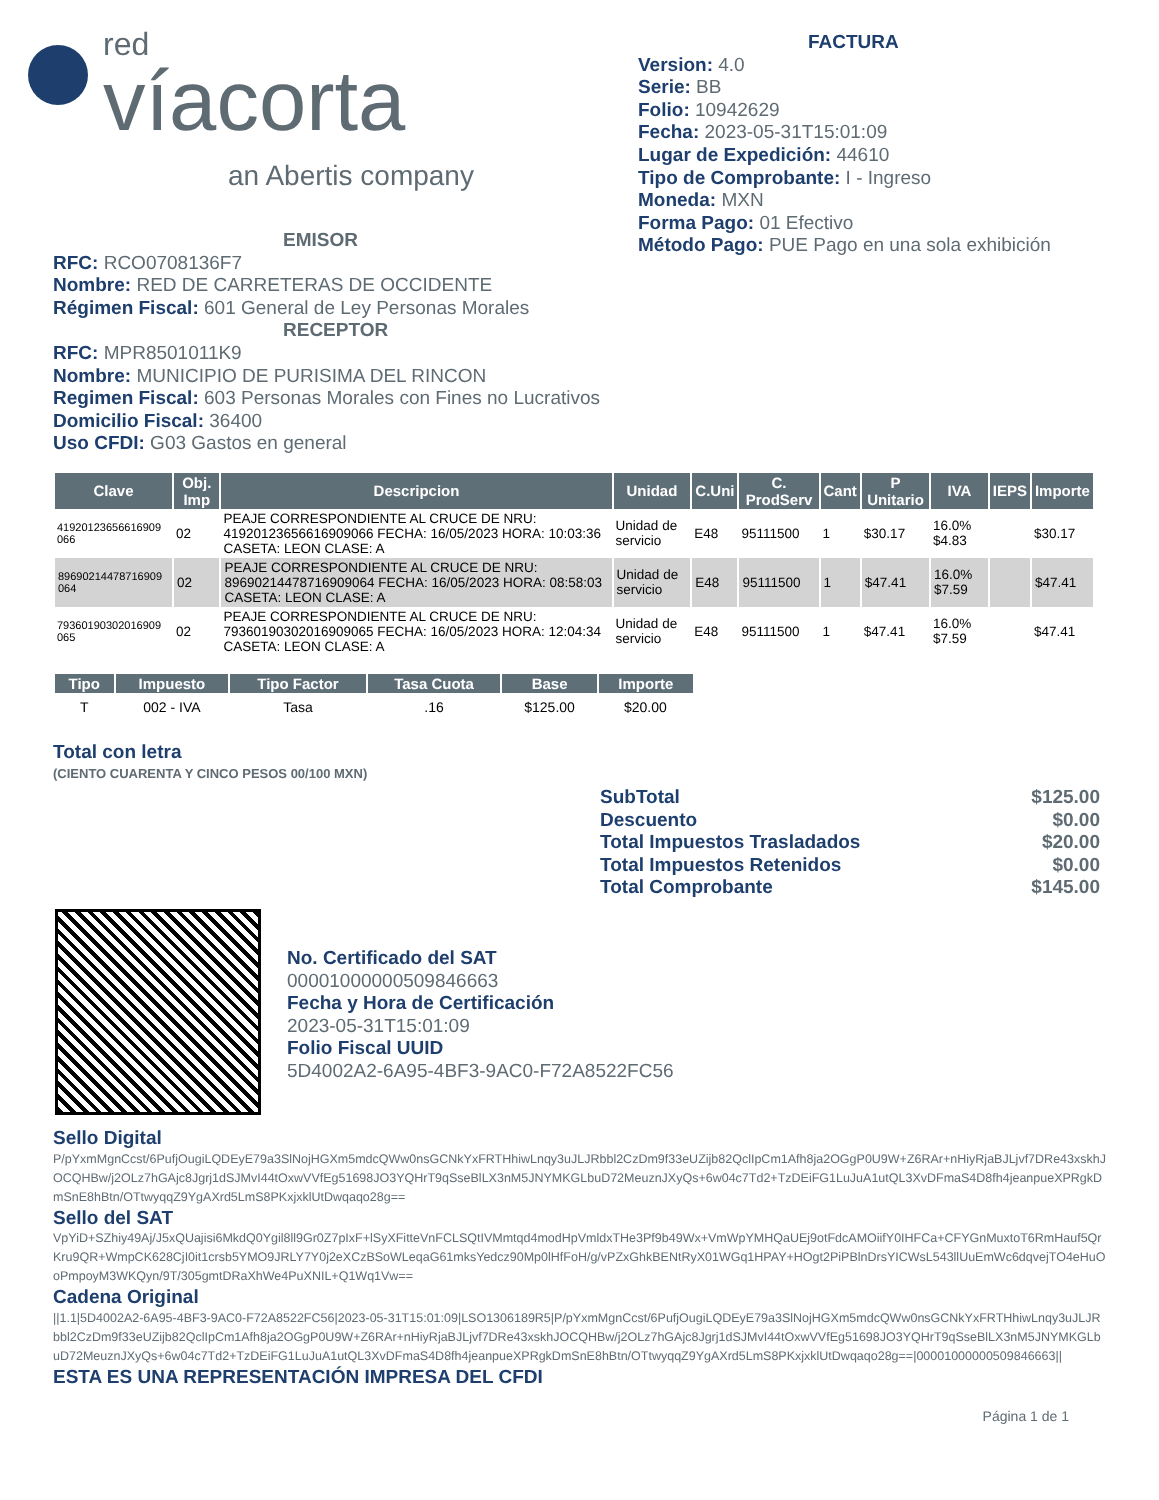red
víacorta
an Abertis company
FACTURA
Version: 4.0
Serie: BB
Folio: 10942629
Fecha: 2023-05-31T15:01:09
Lugar de Expedición: 44610
Tipo de Comprobante: I - Ingreso
Moneda: MXN
Forma Pago: 01 Efectivo
Método Pago: PUE Pago en una sola exhibición
EMISOR
RFC: RCO0708136F7
Nombre: RED DE CARRETERAS DE OCCIDENTE
Régimen Fiscal: 601 General de Ley Personas Morales
RECEPTOR
RFC: MPR8501011K9
Nombre: MUNICIPIO DE PURISIMA DEL RINCON
Regimen Fiscal: 603 Personas Morales con Fines no Lucrativos
Domicilio Fiscal: 36400
Uso CFDI: G03 Gastos en general
| Clave | Obj. Imp | Descripcion | Unidad | C.Uni | C. ProdServ | Cant | P Unitario | IVA | IEPS | Importe |
| --- | --- | --- | --- | --- | --- | --- | --- | --- | --- | --- |
| 41920123656616909 066 | 02 | PEAJE CORRESPONDIENTE AL CRUCE DE NRU: 41920123656616909066 FECHA: 16/05/2023 HORA: 10:03:36 CASETA: LEON CLASE: A | Unidad de servicio | E48 | 95111500 | 1 | $30.17 | 16.0% $4.83 | | $30.17 |
| 89690214478716909 064 | 02 | PEAJE CORRESPONDIENTE AL CRUCE DE NRU: 89690214478716909064 FECHA: 16/05/2023 HORA: 08:58:03 CASETA: LEON CLASE: A | Unidad de servicio | E48 | 95111500 | 1 | $47.41 | 16.0% $7.59 | | $47.41 |
| 79360190302016909 065 | 02 | PEAJE CORRESPONDIENTE AL CRUCE DE NRU: 79360190302016909065 FECHA: 16/05/2023 HORA: 12:04:34 CASETA: LEON CLASE: A | Unidad de servicio | E48 | 95111500 | 1 | $47.41 | 16.0% $7.59 | | $47.41 |
| Tipo | Impuesto | Tipo Factor | Tasa Cuota | Base | Importe |
| --- | --- | --- | --- | --- | --- |
| T | 002 - IVA | Tasa | .16 | $125.00 | $20.00 |
Total con letra
(CIENTO CUARENTA Y CINCO PESOS 00/100 MXN)
| SubTotal | $125.00 |
| Descuento | $0.00 |
| Total Impuestos Trasladados | $20.00 |
| Total Impuestos Retenidos | $0.00 |
| Total Comprobante | $145.00 |
No. Certificado del SAT
00001000000509846663
Fecha y Hora de Certificación
2023-05-31T15:01:09
Folio Fiscal UUID
5D4002A2-6A95-4BF3-9AC0-F72A8522FC56
Sello Digital
P/pYxmMgnCcst/6PufjOugiLQDEyE79a3SlNojHGXm5mdcQWw0nsGCNkYxFRTHhiwLnqy3uJLJRbbl2CzDm9f33eUZijb82QclIpCm1Afh8ja2OGgP0U9W+Z6RAr+nHiyRjaBJLjvf7DRe43xskhJOCQHBw/j2OLz7hGAjc8Jgrj1dSJMvI44tOxwVVfEg51698JO3YQHrT9qSseBlLX3nM5JNYMKGLbuD72MeuznJXyQs+6w04c7Td2+TzDEiFG1LuJuA1utQL3XvDFmaS4D8fh4jeanpueXPRgkDmSnE8hBtn/OTtwyqqZ9YgAXrd5LmS8PKxjxklUtDwqaqo28g==
Sello del SAT
VpYiD+SZhiy49Aj/J5xQUajisi6MkdQ0Ygil8ll9Gr0Z7pIxF+lSyXFitteVnFCLSQtIVMmtqd4modHpVmldxTHe3Pf9b49Wx+VmWpYMHQaUEj9otFdcAMOiifY0IHFCa+CFYGnMuxtoT6RmHauf5QrKru9QR+WmpCK628CjI0it1crsb5YMO9JRLY7Y0j2eXCzBSoWLeqaG61mksYedcz90Mp0lHfFoH/g/vPZxGhkBENtRyX01WGq1HPAY+HOgt2PiPBlnDrsYICWsL543llUuEmWc6dqvejTO4eHuOoPmpoyM3WKQyn/9T/305gmtDRaXhWe4PuXNIL+Q1Wq1Vw==
Cadena Original
||1.1|5D4002A2-6A95-4BF3-9AC0-F72A8522FC56|2023-05-31T15:01:09|LSO1306189R5|P/pYxmMgnCcst/6PufjOugiLQDEyE79a3SlNojHGXm5mdcQWw0nsGCNkYxFRTHhiwLnqy3uJLJRbbl2CzDm9f33eUZijb82QclIpCm1Afh8ja2OGgP0U9W+Z6RAr+nHiyRjaBJLjvf7DRe43xskhJOCQHBw/j2OLz7hGAjc8Jgrj1dSJMvI44tOxwVVfEg51698JO3YQHrT9qSseBlLX3nM5JNYMKGLbuD72MeuznJXyQs+6w04c7Td2+TzDEiFG1LuJuA1utQL3XvDFmaS4D8fh4jeanpueXPRgkDmSnE8hBtn/OTtwyqqZ9YgAXrd5LmS8PKxjxklUtDwqaqo28g==|00001000000509846663||
ESTA ES UNA REPRESENTACIÓN IMPRESA DEL CFDI
Página 1 de 1